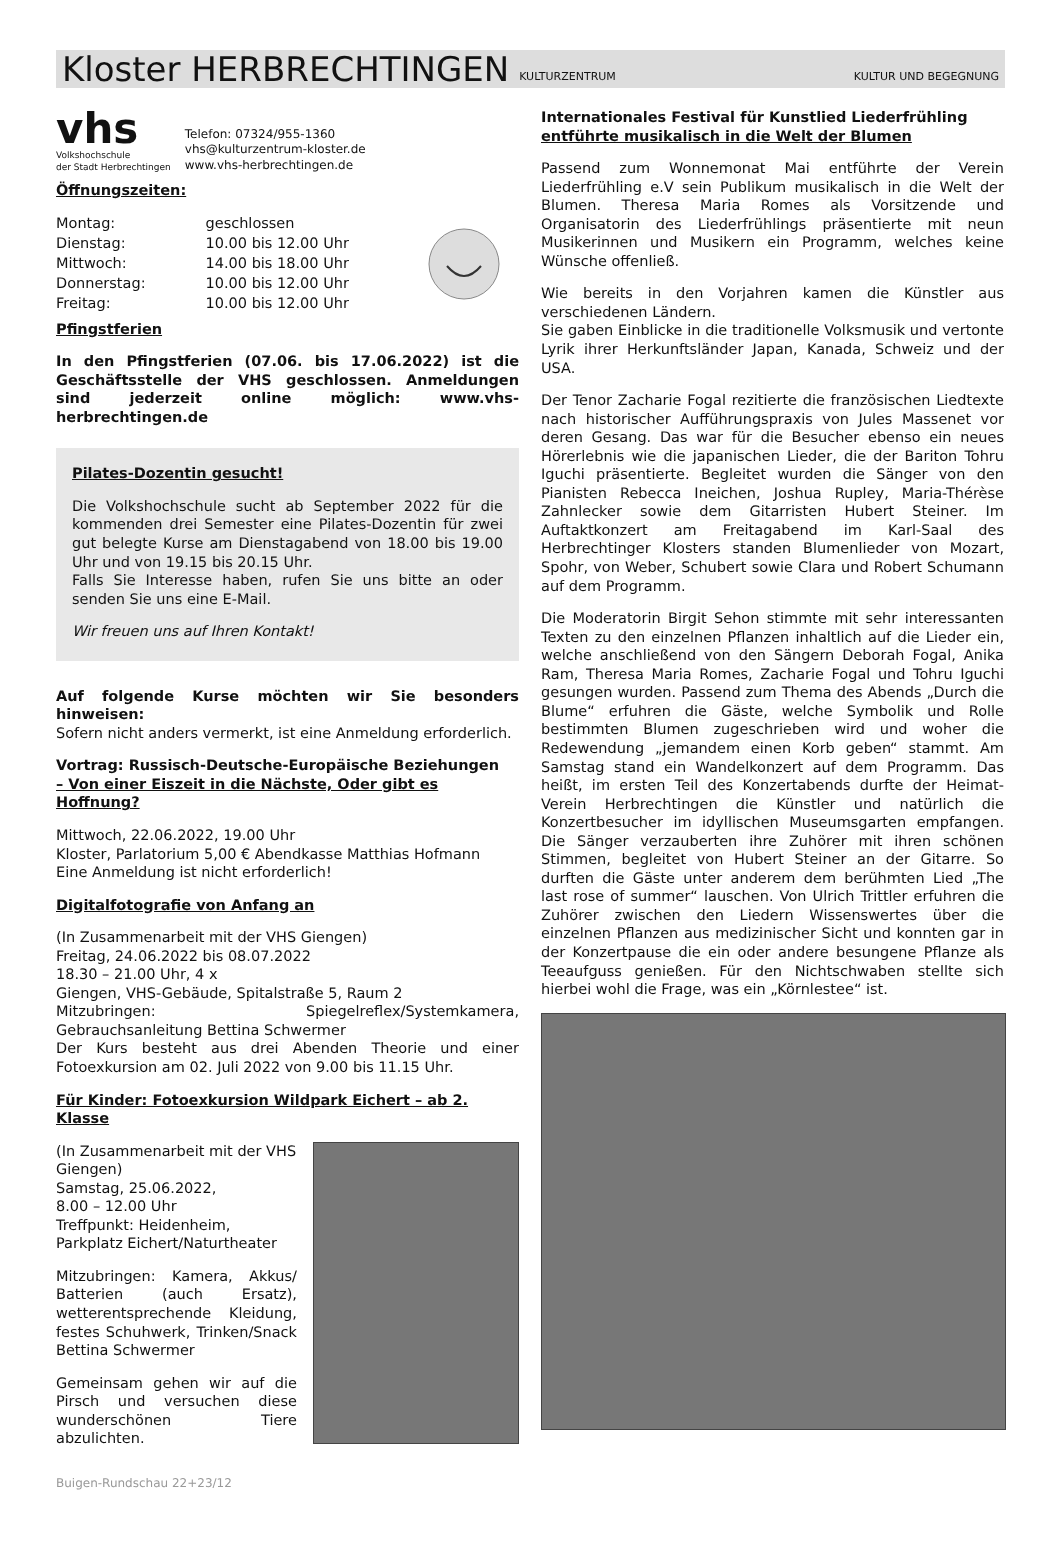Kloster HERBRECHTINGEN KULTURZENTRUM KULTUR UND BEGEGNUNG
vhs
Volkshochschule
der Stadt Herbrechtingen
Telefon: 07324/955-1360
vhs@kulturzentrum-kloster.de
www.vhs-herbrechtingen.de
Öffnungszeiten:
| Montag: | geschlossen |
| Dienstag: | 10.00 bis 12.00 Uhr |
| Mittwoch: | 14.00 bis 18.00 Uhr |
| Donnerstag: | 10.00 bis 12.00 Uhr |
| Freitag: | 10.00 bis 12.00 Uhr |
Pfingstferien
In den Pfingstferien (07.06. bis 17.06.2022) ist die Geschäftsstelle der VHS geschlossen. Anmeldungen sind jederzeit online möglich: www.vhs-herbrechtingen.de
Pilates-Dozentin gesucht!
Die Volkshochschule sucht ab September 2022 für die kommenden drei Semester eine Pilates-Dozentin für zwei gut belegte Kurse am Dienstagabend von 18.00 bis 19.00 Uhr und von 19.15 bis 20.15 Uhr.
Falls Sie Interesse haben, rufen Sie uns bitte an oder senden Sie uns eine E-Mail.
Wir freuen uns auf Ihren Kontakt!
Auf folgende Kurse möchten wir Sie besonders hinweisen:
Sofern nicht anders vermerkt, ist eine Anmeldung erforderlich.
Vortrag: Russisch-Deutsche-Europäische Beziehungen
– Von einer Eiszeit in die Nächste, Oder gibt es Hoffnung?
Mittwoch, 22.06.2022, 19.00 Uhr
Kloster, Parlatorium 5,00 € Abendkasse Matthias Hofmann
Eine Anmeldung ist nicht erforderlich!
Digitalfotografie von Anfang an
(In Zusammenarbeit mit der VHS Giengen)
Freitag, 24.06.2022 bis 08.07.2022
18.30 – 21.00 Uhr, 4 x
Giengen, VHS-Gebäude, Spitalstraße 5, Raum 2
Mitzubringen: Spiegelreflex/Systemkamera, Gebrauchsanleitung Bettina Schwermer
Der Kurs besteht aus drei Abenden Theorie und einer Fotoexkursion am 02. Juli 2022 von 9.00 bis 11.15 Uhr.
Für Kinder: Fotoexkursion Wildpark Eichert – ab 2. Klasse
(In Zusammenarbeit mit der VHS Giengen)
Samstag, 25.06.2022,
8.00 – 12.00 Uhr
Treffpunkt: Heidenheim, Parkplatz Eichert/Naturtheater
Mitzubringen: Kamera, Akkus/ Batterien (auch Ersatz), wetterentsprechende Kleidung, festes Schuhwerk, Trinken/Snack Bettina Schwermer
Gemeinsam gehen wir auf die Pirsch und versuchen diese wunderschönen Tiere abzulichten.
Internationales Festival für Kunstlied Liederfrühling
entführte musikalisch in die Welt der Blumen
Passend zum Wonnemonat Mai entführte der Verein Liederfrühling e.V sein Publikum musikalisch in die Welt der Blumen. Theresa Maria Romes als Vorsitzende und Organisatorin des Liederfrühlings präsentierte mit neun Musikerinnen und Musikern ein Programm, welches keine Wünsche offenließ.
Wie bereits in den Vorjahren kamen die Künstler aus verschiedenen Ländern.
Sie gaben Einblicke in die traditionelle Volksmusik und vertonte Lyrik ihrer Herkunftsländer Japan, Kanada, Schweiz und der USA.
Der Tenor Zacharie Fogal rezitierte die französischen Liedtexte nach historischer Aufführungspraxis von Jules Massenet vor deren Gesang. Das war für die Besucher ebenso ein neues Hörerlebnis wie die japanischen Lieder, die der Bariton Tohru Iguchi präsentierte. Begleitet wurden die Sänger von den Pianisten Rebecca Ineichen, Joshua Rupley, Maria-Thérèse Zahnlecker sowie dem Gitarristen Hubert Steiner. Im Auftaktkonzert am Freitagabend im Karl-Saal des Herbrechtinger Klosters standen Blumenlieder von Mozart, Spohr, von Weber, Schubert sowie Clara und Robert Schumann auf dem Programm.
Die Moderatorin Birgit Sehon stimmte mit sehr interessanten Texten zu den einzelnen Pflanzen inhaltlich auf die Lieder ein, welche anschließend von den Sängern Deborah Fogal, Anika Ram, Theresa Maria Romes, Zacharie Fogal und Tohru Iguchi gesungen wurden. Passend zum Thema des Abends „Durch die Blume“ erfuhren die Gäste, welche Symbolik und Rolle bestimmten Blumen zugeschrieben wird und woher die Redewendung „jemandem einen Korb geben“ stammt. Am Samstag stand ein Wandelkonzert auf dem Programm. Das heißt, im ersten Teil des Konzertabends durfte der Heimat-Verein Herbrechtingen die Künstler und natürlich die Konzertbesucher im idyllischen Museumsgarten empfangen. Die Sänger verzauberten ihre Zuhörer mit ihren schönen Stimmen, begleitet von Hubert Steiner an der Gitarre. So durften die Gäste unter anderem dem berühmten Lied „The last rose of summer“ lauschen. Von Ulrich Trittler erfuhren die Zuhörer zwischen den Liedern Wissenswertes über die einzelnen Pflanzen aus medizinischer Sicht und konnten gar in der Konzertpause die ein oder andere besungene Pflanze als Teeaufguss genießen. Für den Nichtschwaben stellte sich hierbei wohl die Frage, was ein „Körnlestee“ ist.
Buigen-Rundschau 22+23/12